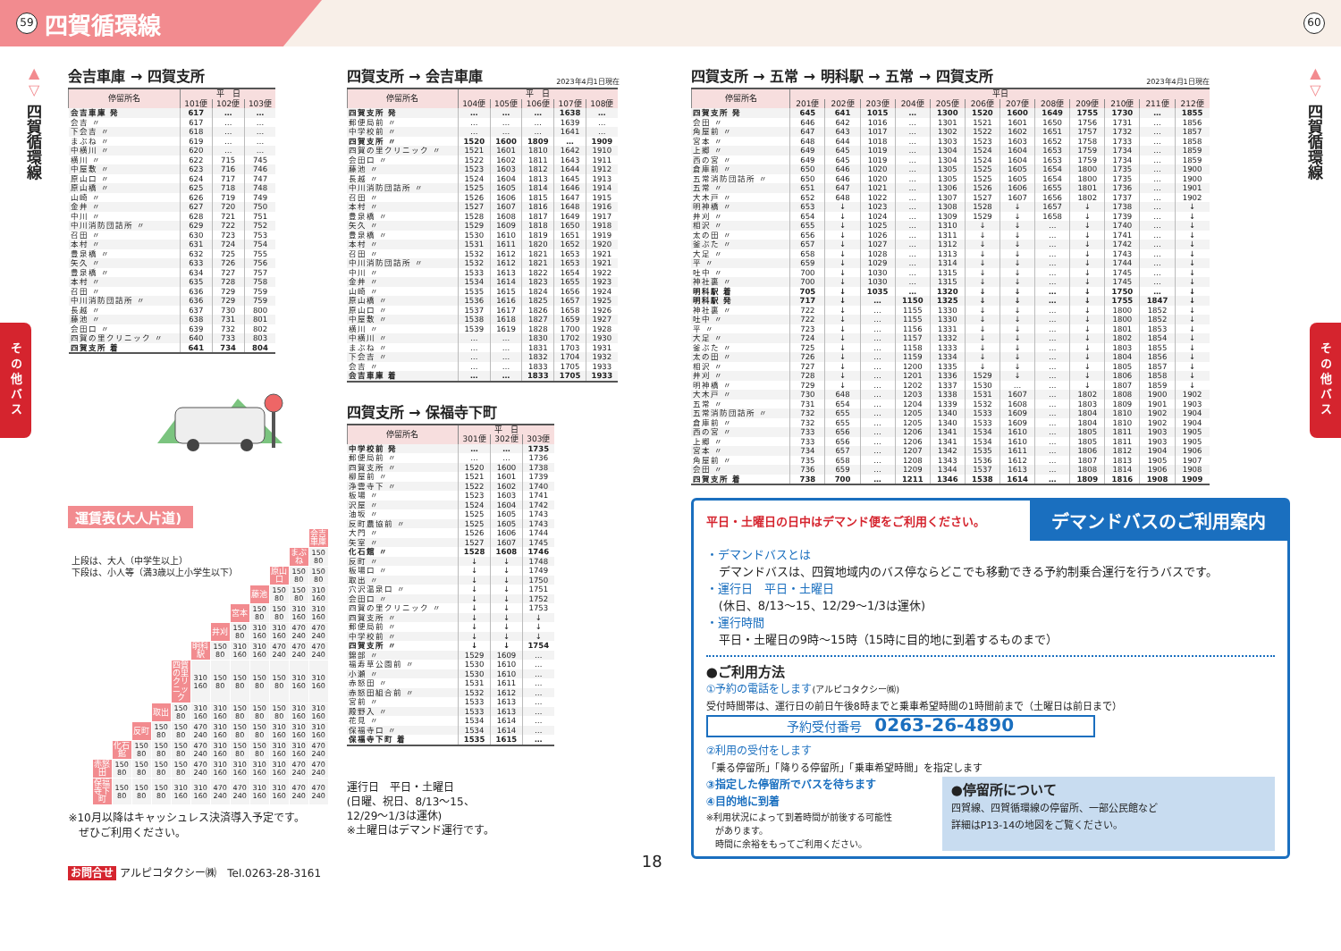59 四賀循環線
60
▲
▽
四賀循環線
その他バス
会吉車庫 → 四賀支所
| 停留所名 | 平 日 | | |
| --- | --- | --- | --- |
| | 101便 | 102便 | 103便 |
| 会吉車庫 発 | 617 | … | … |
| 会吉 〃 | 617 | … | … |
| 下会吉 〃 | 618 | … | … |
| まぶね 〃 | 619 | … | … |
| 中横川 〃 | 620 | … | … |
| 横川 〃 | 622 | 715 | 745 |
| 中屋敷 〃 | 623 | 716 | 746 |
| 原山口 〃 | 624 | 717 | 747 |
| 原山橋 〃 | 625 | 718 | 748 |
| 山崎 〃 | 626 | 719 | 749 |
| 金井 〃 | 627 | 720 | 750 |
| 中川 〃 | 628 | 721 | 751 |
| 中川消防団詰所 〃 | 629 | 722 | 752 |
| 召田 〃 | 630 | 723 | 753 |
| 本村 〃 | 631 | 724 | 754 |
| 豊泉橋 〃 | 632 | 725 | 755 |
| 矢久 〃 | 633 | 726 | 756 |
| 豊泉橋 〃 | 634 | 727 | 757 |
| 本村 〃 | 635 | 728 | 758 |
| 召田 〃 | 636 | 729 | 759 |
| 中川消防団詰所 〃 | 636 | 729 | 759 |
| 長越 〃 | 637 | 730 | 800 |
| 藤池 〃 | 638 | 731 | 801 |
| 会田口 〃 | 639 | 732 | 802 |
| 四賀の里クリニック 〃 | 640 | 733 | 803 |
| 四賀支所 着 | 641 | 734 | 804 |
運賃表(大人片道)
上段は、大人（中学生以上）
下段は、小人等（満3歳以上小学生以下）
| | | | | | | | | | | | 会吉車庫 |
| | | | | | | | | | | まぶね | 150 80 |
| | | | | | | | | | 原山口 | 150 80 | 150 80 |
| | | | | | | | | 藤池 | 150 80 | 150 80 | 310 160 |
| | | | | | | | 宮本 | 150 80 | 150 80 | 310 160 | 310 160 |
| | | | | | | 井刈 | 150 80 | 310 160 | 310 160 | 470 240 | 470 240 |
| | | | | | 明科駅 | 150 80 | 310 160 | 310 160 | 470 240 | 470 240 | 470 240 |
| | | | | 四賀の里クリニック | 310 160 | 150 80 | 150 80 | 150 80 | 150 80 | 310 160 | 310 160 |
| | | | 取出 | 150 80 | 310 160 | 310 160 | 150 80 | 150 80 | 150 80 | 310 160 | 310 160 |
| | | 反町 | 150 80 | 150 80 | 470 240 | 310 160 | 150 80 | 150 80 | 310 160 | 310 160 | 310 160 |
| | 化石館 | 150 80 | 150 80 | 150 80 | 470 240 | 310 160 | 150 80 | 150 80 | 310 160 | 310 160 | 470 240 |
| 赤怒田 | 150 80 | 150 80 | 150 80 | 150 80 | 470 240 | 310 160 | 310 160 | 310 160 | 310 160 | 470 240 | 470 240 |
| 保福寺下町 | 150 80 | 150 80 | 150 80 | 310 160 | 310 160 | 470 240 | 470 240 | 310 160 | 310 160 | 470 240 | 470 240 |
※10月以降はキャッシュレス決済導入予定です。
　ぜひご利用ください。
お問合せ アルピコタクシー㈱　Tel.0263-28-3161
四賀支所 → 会吉車庫 2023年4月1日現在
| 停留所名 | 平 日 | | | | |
| --- | --- | --- | --- | --- | --- |
| | 104便 | 105便 | 106便 | 107便 | 108便 |
| 四賀支所 発 | … | … | … | 1638 | … |
| 郵便局前 〃 | … | … | … | 1639 | … |
| 中学校前 〃 | … | … | … | 1641 | … |
| 四賀支所 〃 | 1520 | 1600 | 1809 | … | 1909 |
| 四賀の里クリニック 〃 | 1521 | 1601 | 1810 | 1642 | 1910 |
| 会田口 〃 | 1522 | 1602 | 1811 | 1643 | 1911 |
| 藤池 〃 | 1523 | 1603 | 1812 | 1644 | 1912 |
| 長越 〃 | 1524 | 1604 | 1813 | 1645 | 1913 |
| 中川消防団詰所 〃 | 1525 | 1605 | 1814 | 1646 | 1914 |
| 召田 〃 | 1526 | 1606 | 1815 | 1647 | 1915 |
| 本村 〃 | 1527 | 1607 | 1816 | 1648 | 1916 |
| 豊泉橋 〃 | 1528 | 1608 | 1817 | 1649 | 1917 |
| 矢久 〃 | 1529 | 1609 | 1818 | 1650 | 1918 |
| 豊泉橋 〃 | 1530 | 1610 | 1819 | 1651 | 1919 |
| 本村 〃 | 1531 | 1611 | 1820 | 1652 | 1920 |
| 召田 〃 | 1532 | 1612 | 1821 | 1653 | 1921 |
| 中川消防団詰所 〃 | 1532 | 1612 | 1821 | 1653 | 1921 |
| 中川 〃 | 1533 | 1613 | 1822 | 1654 | 1922 |
| 金井 〃 | 1534 | 1614 | 1823 | 1655 | 1923 |
| 山崎 〃 | 1535 | 1615 | 1824 | 1656 | 1924 |
| 原山橋 〃 | 1536 | 1616 | 1825 | 1657 | 1925 |
| 原山口 〃 | 1537 | 1617 | 1826 | 1658 | 1926 |
| 中屋敷 〃 | 1538 | 1618 | 1827 | 1659 | 1927 |
| 横川 〃 | 1539 | 1619 | 1828 | 1700 | 1928 |
| 中横川 〃 | … | … | 1830 | 1702 | 1930 |
| まぶね 〃 | … | … | 1831 | 1703 | 1931 |
| 下会吉 〃 | … | … | 1832 | 1704 | 1932 |
| 会吉 〃 | … | … | 1833 | 1705 | 1933 |
| 会吉車庫 着 | … | … | 1833 | 1705 | 1933 |
四賀支所 → 保福寺下町
| 停留所名 | 平 日 | | |
| --- | --- | --- | --- |
| | 301便 | 302便 | 303便 |
| 中学校前 発 | … | … | 1735 |
| 郵便局前 〃 | … | … | 1736 |
| 四賀支所 〃 | 1520 | 1600 | 1738 |
| 柳屋前 〃 | 1521 | 1601 | 1739 |
| 浄雲寺下 〃 | 1522 | 1602 | 1740 |
| 板場 〃 | 1523 | 1603 | 1741 |
| 沢屋 〃 | 1524 | 1604 | 1742 |
| 油坂 〃 | 1525 | 1605 | 1743 |
| 反町農協前 〃 | 1525 | 1605 | 1743 |
| 大門 〃 | 1526 | 1606 | 1744 |
| 矢室 〃 | 1527 | 1607 | 1745 |
| 化石館 〃 | 1528 | 1608 | 1746 |
| 反町 〃 | ↓ | ↓ | 1748 |
| 板場口 〃 | ↓ | ↓ | 1749 |
| 取出 〃 | ↓ | ↓ | 1750 |
| 穴沢温泉口 〃 | ↓ | ↓ | 1751 |
| 会田口 〃 | ↓ | ↓ | 1752 |
| 四賀の里クリニック 〃 | ↓ | ↓ | 1753 |
| 四賀支所 〃 | ↓ | ↓ | ↓ |
| 郵便局前 〃 | ↓ | ↓ | ↓ |
| 中学校前 〃 | ↓ | ↓ | ↓ |
| 四賀支所 〃 | ↓ | ↓ | 1754 |
| 錦部 〃 | 1529 | 1609 | … |
| 福寿草公園前 〃 | 1530 | 1610 | … |
| 小瀬 〃 | 1530 | 1610 | … |
| 赤怒田 〃 | 1531 | 1611 | … |
| 赤怒田組合前 〃 | 1532 | 1612 | … |
| 宮前 〃 | 1533 | 1613 | … |
| 殿野入 〃 | 1533 | 1613 | … |
| 花見 〃 | 1534 | 1614 | … |
| 保福寺口 〃 | 1534 | 1614 | … |
| 保福寺下町 着 | 1535 | 1615 | … |
運行日　平日・土曜日
(日曜、祝日、8/13～15、
12/29～1/3は運休)
※土曜日はデマンド運行です。
18
四賀支所 → 五常 → 明科駅 → 五常 → 四賀支所 2023年4月1日現在
| 停留所名 | 平日 | | | | | | | | | | | |
| --- | --- | --- | --- | --- | --- | --- | --- | --- | --- | --- | --- | --- |
| | 201便 | 202便 | 203便 | 204便 | 205便 | 206便 | 207便 | 208便 | 209便 | 210便 | 211便 | 212便 |
| 四賀支所 発 | 645 | 641 | 1015 | … | 1300 | 1520 | 1600 | 1649 | 1755 | 1730 | … | 1855 |
| 会田 〃 | 646 | 642 | 1016 | … | 1301 | 1521 | 1601 | 1650 | 1756 | 1731 | … | 1856 |
| 角屋前 〃 | 647 | 643 | 1017 | … | 1302 | 1522 | 1602 | 1651 | 1757 | 1732 | … | 1857 |
| 宮本 〃 | 648 | 644 | 1018 | … | 1303 | 1523 | 1603 | 1652 | 1758 | 1733 | … | 1858 |
| 上郷 〃 | 649 | 645 | 1019 | … | 1304 | 1524 | 1604 | 1653 | 1759 | 1734 | … | 1859 |
| 西の宮 〃 | 649 | 645 | 1019 | … | 1304 | 1524 | 1604 | 1653 | 1759 | 1734 | … | 1859 |
| 倉庫前 〃 | 650 | 646 | 1020 | … | 1305 | 1525 | 1605 | 1654 | 1800 | 1735 | … | 1900 |
| 五常消防団詰所 〃 | 650 | 646 | 1020 | … | 1305 | 1525 | 1605 | 1654 | 1800 | 1735 | … | 1900 |
| 五常 〃 | 651 | 647 | 1021 | … | 1306 | 1526 | 1606 | 1655 | 1801 | 1736 | … | 1901 |
| 大木戸 〃 | 652 | 648 | 1022 | … | 1307 | 1527 | 1607 | 1656 | 1802 | 1737 | … | 1902 |
| 明神橋 〃 | 653 | ↓ | 1023 | … | 1308 | 1528 | ↓ | 1657 | ↓ | 1738 | … | ↓ |
| 井刈 〃 | 654 | ↓ | 1024 | … | 1309 | 1529 | ↓ | 1658 | ↓ | 1739 | … | ↓ |
| 相沢 〃 | 655 | ↓ | 1025 | … | 1310 | ↓ | ↓ | … | ↓ | 1740 | … | ↓ |
| 太の田 〃 | 656 | ↓ | 1026 | … | 1311 | ↓ | ↓ | … | ↓ | 1741 | … | ↓ |
| 釜ぶた 〃 | 657 | ↓ | 1027 | … | 1312 | ↓ | ↓ | … | ↓ | 1742 | … | ↓ |
| 大足 〃 | 658 | ↓ | 1028 | … | 1313 | ↓ | ↓ | … | ↓ | 1743 | … | ↓ |
| 平 〃 | 659 | ↓ | 1029 | … | 1314 | ↓ | ↓ | … | ↓ | 1744 | … | ↓ |
| 吐中 〃 | 700 | ↓ | 1030 | … | 1315 | ↓ | ↓ | … | ↓ | 1745 | … | ↓ |
| 神社裏 〃 | 700 | ↓ | 1030 | … | 1315 | ↓ | ↓ | … | ↓ | 1745 | … | ↓ |
| 明科駅 着 | 705 | ↓ | 1035 | … | 1320 | ↓ | ↓ | … | ↓ | 1750 | … | ↓ |
| 明科駅 発 | 717 | ↓ | … | 1150 | 1325 | ↓ | ↓ | … | ↓ | 1755 | 1847 | ↓ |
| 神社裏 〃 | 722 | ↓ | … | 1155 | 1330 | ↓ | ↓ | … | ↓ | 1800 | 1852 | ↓ |
| 吐中 〃 | 722 | ↓ | … | 1155 | 1330 | ↓ | ↓ | … | ↓ | 1800 | 1852 | ↓ |
| 平 〃 | 723 | ↓ | … | 1156 | 1331 | ↓ | ↓ | … | ↓ | 1801 | 1853 | ↓ |
| 大足 〃 | 724 | ↓ | … | 1157 | 1332 | ↓ | ↓ | … | ↓ | 1802 | 1854 | ↓ |
| 釜ぶた 〃 | 725 | ↓ | … | 1158 | 1333 | ↓ | ↓ | … | ↓ | 1803 | 1855 | ↓ |
| 太の田 〃 | 726 | ↓ | … | 1159 | 1334 | ↓ | ↓ | … | ↓ | 1804 | 1856 | ↓ |
| 相沢 〃 | 727 | ↓ | … | 1200 | 1335 | ↓ | ↓ | … | ↓ | 1805 | 1857 | ↓ |
| 井刈 〃 | 728 | ↓ | … | 1201 | 1336 | 1529 | ↓ | … | ↓ | 1806 | 1858 | ↓ |
| 明神橋 〃 | 729 | ↓ | … | 1202 | 1337 | 1530 | … | … | ↓ | 1807 | 1859 | ↓ |
| 大木戸 〃 | 730 | 648 | … | 1203 | 1338 | 1531 | 1607 | … | 1802 | 1808 | 1900 | 1902 |
| 五常 〃 | 731 | 654 | … | 1204 | 1339 | 1532 | 1608 | … | 1803 | 1809 | 1901 | 1903 |
| 五常消防団詰所 〃 | 732 | 655 | … | 1205 | 1340 | 1533 | 1609 | … | 1804 | 1810 | 1902 | 1904 |
| 倉庫前 〃 | 732 | 655 | … | 1205 | 1340 | 1533 | 1609 | … | 1804 | 1810 | 1902 | 1904 |
| 西の宮 〃 | 733 | 656 | … | 1206 | 1341 | 1534 | 1610 | … | 1805 | 1811 | 1903 | 1905 |
| 上郷 〃 | 733 | 656 | … | 1206 | 1341 | 1534 | 1610 | … | 1805 | 1811 | 1903 | 1905 |
| 宮本 〃 | 734 | 657 | … | 1207 | 1342 | 1535 | 1611 | … | 1806 | 1812 | 1904 | 1906 |
| 角屋前 〃 | 735 | 658 | … | 1208 | 1343 | 1536 | 1612 | … | 1807 | 1813 | 1905 | 1907 |
| 会田 〃 | 736 | 659 | … | 1209 | 1344 | 1537 | 1613 | … | 1808 | 1814 | 1906 | 1908 |
| 四賀支所 着 | 738 | 700 | … | 1211 | 1346 | 1538 | 1614 | … | 1809 | 1816 | 1908 | 1909 |
平日・土曜日の日中はデマンド便をご利用ください。 デマンドバスのご利用案内
・デマンドバスとは
デマンドバスは、四賀地域内のバス停ならどこでも移動できる予約制乗合運行を行うバスです。
・運行日　平日・土曜日
(休日、8/13～15、12/29～1/3は運休)
・運行時間
平日・土曜日の9時～15時（15時に目的地に到着するものまで）
●ご利用方法
①予約の電話をします(アルピコタクシー㈱)
受付時間帯は、運行日の前日午後8時までと乗車希望時間の1時間前まで（土曜日は前日まで）
予約受付番号　0263-26-4890
②利用の受付をします
「乗る停留所」「降りる停留所」「乗車希望時間」を指定します
③指定した停留所でバスを待ちます
④目的地に到着
※利用状況によって到着時間が前後する可能性
　があります。
　時間に余裕をもってご利用ください。
●停留所について
四賀線、四賀循環線の停留所、一部公民館など
詳細はP13-14の地図をご覧ください。
▲
▽
四賀循環線
その他バス